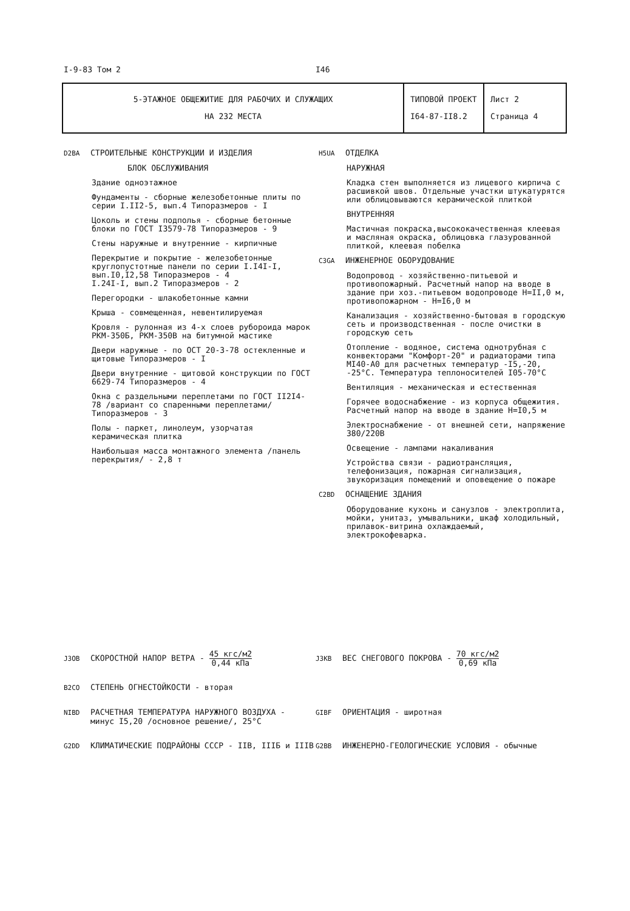I-9-83 Том 2 I46
| 5-ЭТАЖНОЕ ОБЩЕЖИТИЕ ДЛЯ РАБОЧИХ И СЛУЖАЩИХ НА 232 МЕСТА | ТИПОВОЙ ПРОЕКТ I64-87-II8.2 | Лист 2 Страница 4 |
D2BA СТРОИТЕЛЬНЫЕ КОНСТРУКЦИИ И ИЗДЕЛИЯ
БЛОК ОБСЛУЖИВАНИЯ
Здание одноэтажное
Фундаменты - сборные железобетонные плиты по серии I.II2-5, вып.4 Типоразмеров - I
Цоколь и стены подполья - сборные бетонные блоки по ГОСТ I3579-78 Типоразмеров - 9
Стены наружные и внутренние - кирпичные
Перекрытие и покрытие - железобетонные круглопустотные панели по серии I.I4I-I, вып.I0,I2,58 Типоразмеров - 4
I.24I-I, вып.2 Типоразмеров - 2
Перегородки - шлакобетонные камни
Крыша - совмещенная, невентилируемая
Кровля - рулонная из 4-х слоев рубороида марок РКМ-350Б, РКМ-350В на битумной мастике
Двери наружные - по ОСТ 20-3-78 остекленные и щитовые Типоразмеров - I
Двери внутренние - щитовой конструкции по ГОСТ 6629-74 Типоразмеров - 4
Окна с раздельными переплетами по ГОСТ II2I4-78 /вариант со спаренными переплетами/ Типоразмеров - 3
Полы - паркет, линолеум, узорчатая керамическая плитка
Наибольшая масса монтажного элемента /панель перекрытия/ - 2,8 т
H5UA ОТДЕЛКА
НАРУЖНАЯ
Кладка стен выполняется из лицевого кирпича с расшивкой швов. Отдельные участки штукатурятся или облицовываются керамической плиткой
ВНУТРЕННЯЯ
Мастичная покраска,высококачественная клеевая и масляная окраска, облицовка глазурованной плиткой, клеевая побелка
C3GA ИНЖЕНЕРНОЕ ОБОРУДОВАНИЕ
Водопровод - хозяйственно-питьевой и противопожарный. Расчетный напор на вводе в здание при хоз.-питьевом водопроводе Н=II,0 м, противопожарном - Н=I6,0 м
Канализация - хозяйственно-бытовая в городскую сеть и производственная - после очистки в городскую сеть
Отопление - водяное, система однотрубная с конвекторами "Комфорт-20" и радиаторами типа МI40-А0 для расчетных температур -I5,-20, -25°С. Температура теплоносителей I05-70°С
Вентиляция - механическая и естественная
Горячее водоснабжение - из корпуса общежития. Расчетный напор на вводе в здание Н=I0,5 м
Электроснабжение - от внешней сети, напряжение 380/220В
Освещение - лампами накаливания
Устройства связи - радиотрансляция, телефонизация, пожарная сигнализация, звукоризация помещений и оповещение о пожаре
C2BD ОСНАЩЕНИЕ ЗДАНИЯ
Оборудование кухонь и санузлов - электроплита, мойки, унитаз, умывальники, шкаф холодильный, прилавок-витрина охлаждаемый, электрокофеварка.
J3OB СКОРОСТНОЙ НАПОР ВЕТРА - 45 кгс/м2 0,44 кПа
J3KB ВЕС СНЕГОВОГО ПОКРОВА - 70 кгс/м2 0,69 кПа
B2CO СТЕПЕНЬ ОГНЕСТОЙКОСТИ - вторая
NIBD РАСЧЕТНАЯ ТЕМПЕРАТУРА НАРУЖНОГО ВОЗДУХА -
минус I5,20 /основное решение/, 25°С
GIBF ОРИЕНТАЦИЯ - широтная
G2DD КЛИМАТИЧЕСКИЕ ПОДРАЙОНЫ СССР - IIВ, IIIБ и IIIВ
G2BB ИНЖЕНЕРНО-ГЕОЛОГИЧЕСКИЕ УСЛОВИЯ - обычные